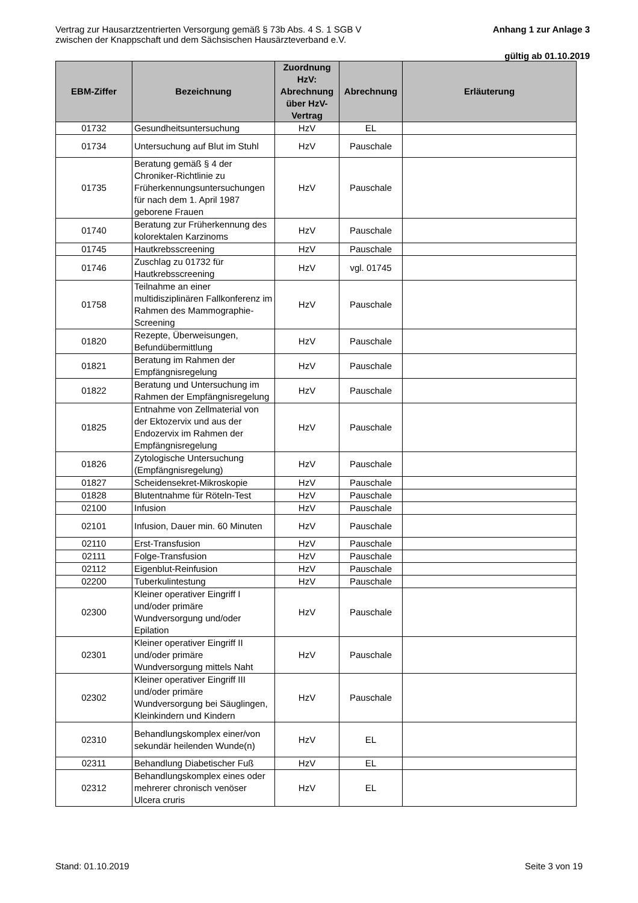Vertrag zur Hausarztzentrierten Versorgung gemäß § 73b Abs. 4 S. 1 SGB V
zwischen der Knappschaft und dem Sächsischen Hausärzteverband e.V.
Anhang 1 zur Anlage 3
gültig ab 01.10.2019
| EBM-Ziffer | Bezeichnung | Zuordnung HzV: Abrechnung über HzV-Vertrag | Abrechnung | Erläuterung |
| --- | --- | --- | --- | --- |
| 01732 | Gesundheitsuntersuchung | HzV | EL | |
| 01734 | Untersuchung auf Blut im Stuhl | HzV | Pauschale | |
| 01735 | Beratung gemäß § 4 der Chroniker-Richtlinie zu Früherkennungsuntersuchungen für nach dem 1. April 1987 geborene Frauen | HzV | Pauschale | |
| 01740 | Beratung zur Früherkennung des kolorektalen Karzinoms | HzV | Pauschale | |
| 01745 | Hautkrebsscreening | HzV | Pauschale | |
| 01746 | Zuschlag zu 01732 für Hautkrebsscreening | HzV | vgl. 01745 | |
| 01758 | Teilnahme an einer multidisziplinären Fallkonferenz im Rahmen des Mammographie-Screening | HzV | Pauschale | |
| 01820 | Rezepte, Überweisungen, Befundübermittlung | HzV | Pauschale | |
| 01821 | Beratung im Rahmen der Empfängnisregelung | HzV | Pauschale | |
| 01822 | Beratung und Untersuchung im Rahmen der Empfängnisregelung | HzV | Pauschale | |
| 01825 | Entnahme von Zellmaterial von der Ektozervix und aus der Endozervix im Rahmen der Empfängnisregelung | HzV | Pauschale | |
| 01826 | Zytologische Untersuchung (Empfängnisregelung) | HzV | Pauschale | |
| 01827 | Scheidensekret-Mikroskopie | HzV | Pauschale | |
| 01828 | Blutentnahme für Röteln-Test | HzV | Pauschale | |
| 02100 | Infusion | HzV | Pauschale | |
| 02101 | Infusion, Dauer min. 60 Minuten | HzV | Pauschale | |
| 02110 | Erst-Transfusion | HzV | Pauschale | |
| 02111 | Folge-Transfusion | HzV | Pauschale | |
| 02112 | Eigenblut-Reinfusion | HzV | Pauschale | |
| 02200 | Tuberkulintestung | HzV | Pauschale | |
| 02300 | Kleiner operativer Eingriff I und/oder primäre Wundversorgung und/oder Epilation | HzV | Pauschale | |
| 02301 | Kleiner operativer Eingriff II und/oder primäre Wundversorgung mittels Naht | HzV | Pauschale | |
| 02302 | Kleiner operativer Eingriff III und/oder primäre Wundversorgung bei Säuglingen, Kleinkindern und Kindern | HzV | Pauschale | |
| 02310 | Behandlungskomplex einer/von sekundär heilenden Wunde(n) | HzV | EL | |
| 02311 | Behandlung Diabetischer Fuß | HzV | EL | |
| 02312 | Behandlungskomplex eines oder mehrerer chronisch venöser Ulcera cruris | HzV | EL | |
Stand: 01.10.2019 Seite 3 von 19